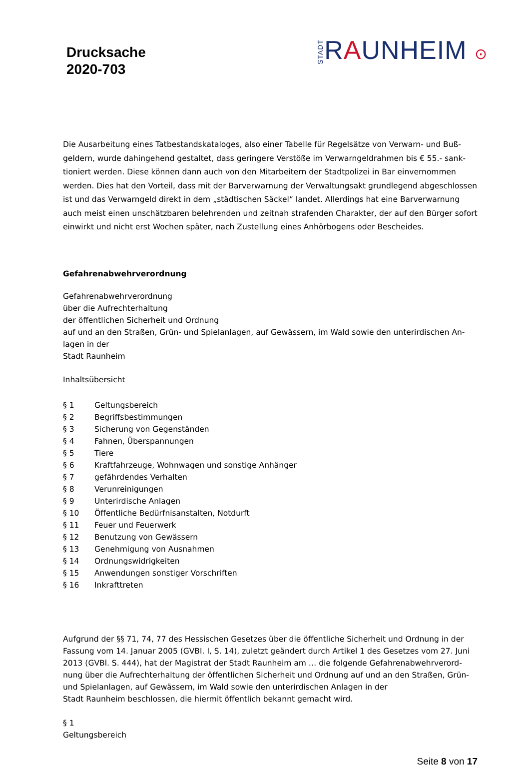Drucksache
2020-703
STADTRAUNHEIM ⊙
Die Ausarbeitung eines Tatbestandskataloges, also einer Tabelle für Regelsätze von Verwarn- und Buß­geldern, wurde dahingehend gestaltet, dass geringere Verstöße im Verwarngeldrahmen bis € 55.- sank­tioniert werden. Diese können dann auch von den Mitarbeitern der Stadtpolizei in Bar einvernommen werden. Dies hat den Vorteil, dass mit der Barverwarnung der Verwaltungsakt grundlegend abgeschlos­sen ist und das Verwarngeld direkt in dem „städtischen Säckel“ landet. Allerdings hat eine Barverwar­nung auch meist einen unschätzbaren belehrenden und zeitnah strafenden Charakter, der auf den Bür­ger sofort einwirkt und nicht erst Wochen später, nach Zustellung eines Anhörbogens oder Bescheides.
Gefahrenabwehrverordnung
Gefahrenabwehrverordnung
über die Aufrechterhaltung
der öffentlichen Sicherheit und Ordnung
auf und an den Straßen, Grün- und Spielanlagen, auf Gewässern, im Wald sowie den unterirdischen An­lagen in der
Stadt Raunheim
Inhaltsübersicht
§ 1 Geltungsbereich
§ 2 Begriffsbestimmungen
§ 3 Sicherung von Gegenständen
§ 4 Fahnen, Überspannungen
§ 5 Tiere
§ 6 Kraftfahrzeuge, Wohnwagen und sonstige Anhänger
§ 7 gefährdendes Verhalten
§ 8 Verunreinigungen
§ 9 Unterirdische Anlagen
§ 10 Öffentliche Bedürfnisanstalten, Notdurft
§ 11 Feuer und Feuerwerk
§ 12 Benutzung von Gewässern
§ 13 Genehmigung von Ausnahmen
§ 14 Ordnungswidrigkeiten
§ 15 Anwendungen sonstiger Vorschriften
§ 16 Inkrafttreten
Aufgrund der §§ 71, 74, 77 des Hessischen Gesetzes über die öffentliche Sicherheit und Ordnung in der Fassung vom 14. Januar 2005 (GVBI. I, S. 14), zuletzt geändert durch Artikel 1 des Gesetzes vom 27. Juni 2013 (GVBl. S. 444), hat der Magistrat der Stadt Raunheim am … die folgende Gefahrenabwehrverord­nung über die Aufrechterhaltung der öffentlichen Sicherheit und Ordnung auf und an den Straßen, Grün- und Spielanlagen, auf Gewässern, im Wald sowie den unterirdischen Anlagen in der
Stadt Raunheim beschlossen, die hiermit öffentlich bekannt gemacht wird.
§ 1
Geltungsbereich
Seite 8 von 17